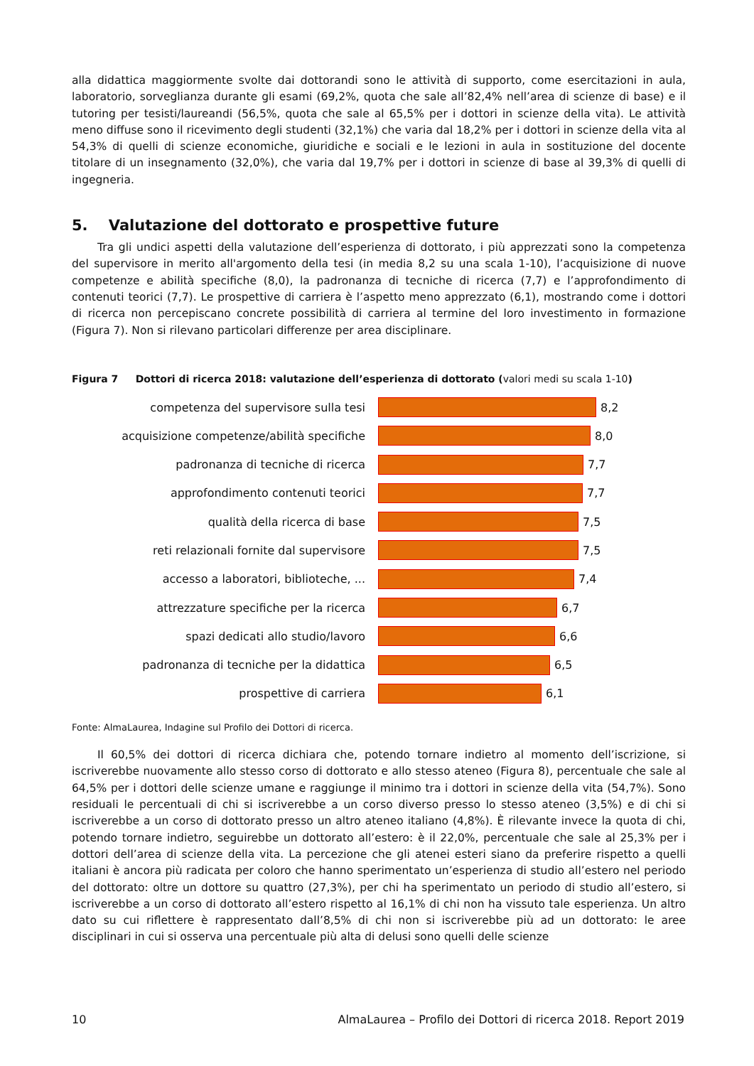alla didattica maggiormente svolte dai dottorandi sono le attività di supporto, come esercitazioni in aula, laboratorio, sorveglianza durante gli esami (69,2%, quota che sale all’82,4% nell’area di scienze di base) e il tutoring per tesisti/laureandi (56,5%, quota che sale al 65,5% per i dottori in scienze della vita). Le attività meno diffuse sono il ricevimento degli studenti (32,1%) che varia dal 18,2% per i dottori in scienze della vita al 54,3% di quelli di scienze economiche, giuridiche e sociali e le lezioni in aula in sostituzione del docente titolare di un insegnamento (32,0%), che varia dal 19,7% per i dottori in scienze di base al 39,3% di quelli di ingegneria.
5. Valutazione del dottorato e prospettive future
Tra gli undici aspetti della valutazione dell’esperienza di dottorato, i più apprezzati sono la competenza del supervisore in merito all'argomento della tesi (in media 8,2 su una scala 1-10), l’acquisizione di nuove competenze e abilità specifiche (8,0), la padronanza di tecniche di ricerca (7,7) e l’approfondimento di contenuti teorici (7,7). Le prospettive di carriera è l’aspetto meno apprezzato (6,1), mostrando come i dottori di ricerca non percepiscano concrete possibilità di carriera al termine del loro investimento in formazione (Figura 7). Non si rilevano particolari differenze per area disciplinare.
Figura 7 Dottori di ricerca 2018: valutazione dell’esperienza di dottorato (valori medi su scala 1-10)
competenza del supervisore sulla tesi 8,2
acquisizione competenze/abilità specifiche 8,0
padronanza di tecniche di ricerca 7,7
approfondimento contenuti teorici 7,7
qualità della ricerca di base 7,5
reti relazionali fornite dal supervisore 7,5
accesso a laboratori, biblioteche, ... 7,4
attrezzature specifiche per la ricerca 6,7
spazi dedicati allo studio/lavoro 6,6
padronanza di tecniche per la didattica 6,5
prospettive di carriera 6,1
Fonte: AlmaLaurea, Indagine sul Profilo dei Dottori di ricerca.
Il 60,5% dei dottori di ricerca dichiara che, potendo tornare indietro al momento dell’iscrizione, si iscriverebbe nuovamente allo stesso corso di dottorato e allo stesso ateneo (Figura 8), percentuale che sale al 64,5% per i dottori delle scienze umane e raggiunge il minimo tra i dottori in scienze della vita (54,7%). Sono residuali le percentuali di chi si iscriverebbe a un corso diverso presso lo stesso ateneo (3,5%) e di chi si iscriverebbe a un corso di dottorato presso un altro ateneo italiano (4,8%). È rilevante invece la quota di chi, potendo tornare indietro, seguirebbe un dottorato all’estero: è il 22,0%, percentuale che sale al 25,3% per i dottori dell’area di scienze della vita. La percezione che gli atenei esteri siano da preferire rispetto a quelli italiani è ancora più radicata per coloro che hanno sperimentato un’esperienza di studio all’estero nel periodo del dottorato: oltre un dottore su quattro (27,3%), per chi ha sperimentato un periodo di studio all’estero, si iscriverebbe a un corso di dottorato all’estero rispetto al 16,1% di chi non ha vissuto tale esperienza. Un altro dato su cui riflettere è rappresentato dall’8,5% di chi non si iscriverebbe più ad un dottorato: le aree disciplinari in cui si osserva una percentuale più alta di delusi sono quelli delle scienze
10 AlmaLaurea – Profilo dei Dottori di ricerca 2018. Report 2019